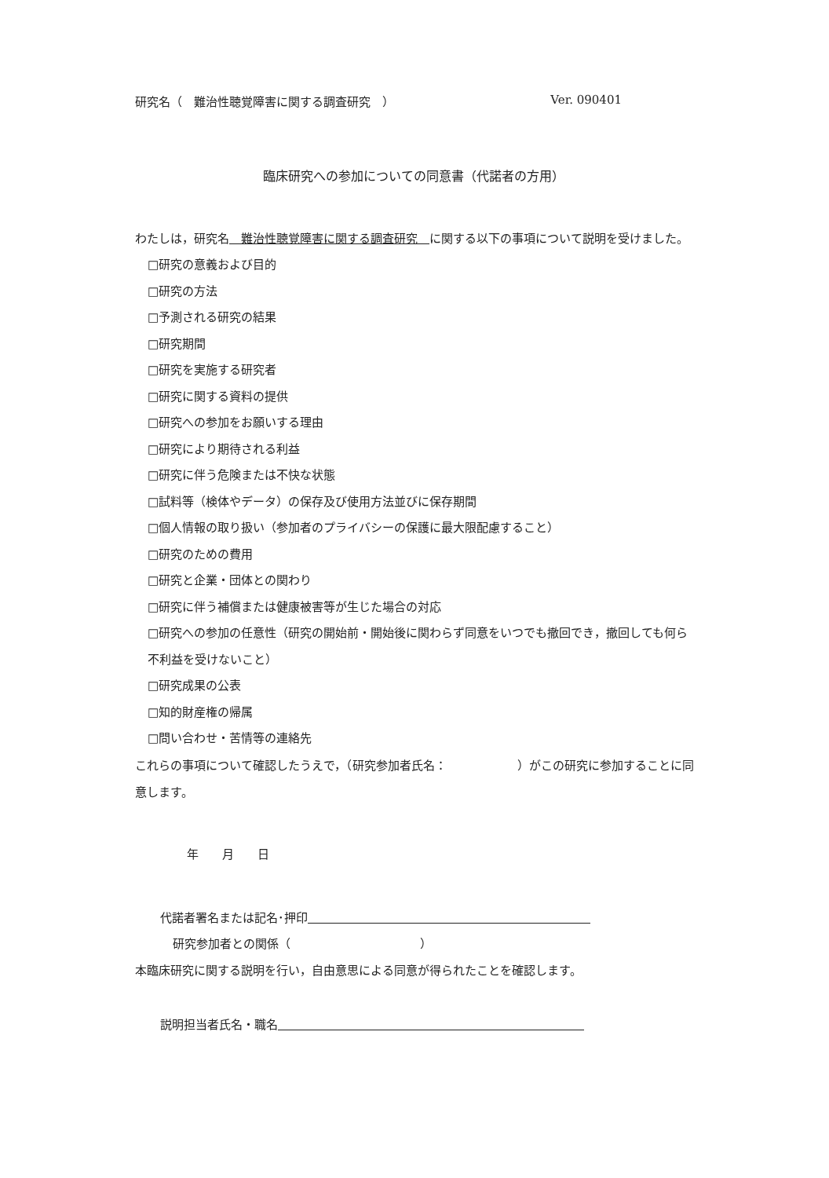研究名（　難治性聴覚障害に関する調査研究　） Ver. 090401
臨床研究への参加についての同意書（代諾者の方用）
わたしは，研究名　難治性聴覚障害に関する調査研究　に関する以下の事項について説明を受けました。
□研究の意義および目的
□研究の方法
□予測される研究の結果
□研究期間
□研究を実施する研究者
□研究に関する資料の提供
□研究への参加をお願いする理由
□研究により期待される利益
□研究に伴う危険または不快な状態
□試料等（検体やデータ）の保存及び使用方法並びに保存期間
□個人情報の取り扱い（参加者のプライバシーの保護に最大限配慮すること）
□研究のための費用
□研究と企業・団体との関わり
□研究に伴う補償または健康被害等が生じた場合の対応
□研究への参加の任意性（研究の開始前・開始後に関わらず同意をいつでも撤回でき，撤回しても何ら不利益を受けないこと）
□研究成果の公表
□知的財産権の帰属
□問い合わせ・苦情等の連絡先
これらの事項について確認したうえで，（研究参加者氏名：　　　　　　）がこの研究に参加することに同意します。
年　　月　　日
代諾者署名または記名･押印　　　　　　　　　　　　　　　　　　　　　　　　
研究参加者との関係（　　　　　　　　　　　）
本臨床研究に関する説明を行い，自由意思による同意が得られたことを確認します。
説明担当者氏名・職名